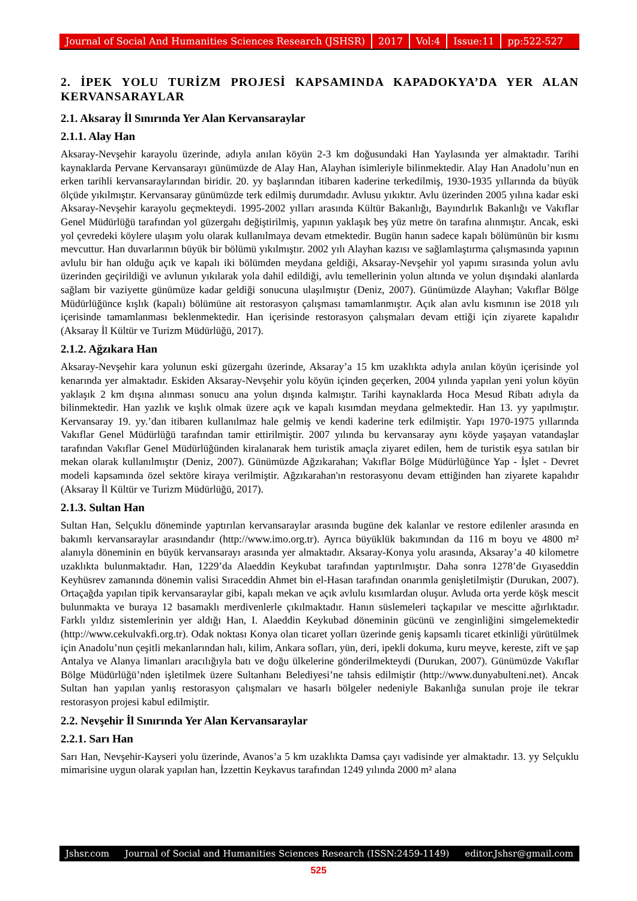Journal of Social And Humanities Sciences Research (JSHSR) 2017 Vol:4 Issue:11 pp:522-527
2. İPEK YOLU TURİZM PROJESİ KAPSAMINDA KAPADOKYA’DA YER ALAN KERVANSARAYLAR
2.1. Aksaray İl Sınırında Yer Alan Kervansaraylar
2.1.1. Alay Han
Aksaray-Nevşehir karayolu üzerinde, adıyla anılan köyün 2-3 km doğusundaki Han Yaylasında yer almaktadır. Tarihi kaynaklarda Pervane Kervansarayı günümüzde de Alay Han, Alayhan isimleriyle bilinmektedir. Alay Han Anadolu’nun en erken tarihli kervansaraylarından biridir. 20. yy başlarından itibaren kaderine terkedilmiş, 1930-1935 yıllarında da büyük ölçüde yıkılmıştır. Kervansaray günümüzde terk edilmiş durumdadır. Avlusu yıkıktır. Avlu üzerinden 2005 yılına kadar eski Aksaray-Nevşehir karayolu geçmekteydi. 1995-2002 yılları arasında Kültür Bakanlığı, Bayındırlık Bakanlığı ve Vakıflar Genel Müdürlüğü tarafından yol güzergahı değiştirilmiş, yapının yaklaşık beş yüz metre ön tarafına alınmıştır. Ancak, eski yol çevredeki köylere ulaşım yolu olarak kullanılmaya devam etmektedir. Bugün hanın sadece kapalı bölümünün bir kısmı mevcuttur. Han duvarlarının büyük bir bölümü yıkılmıştır. 2002 yılı Alayhan kazısı ve sağlamlaştırma çalışmasında yapının avlulu bir han olduğu açık ve kapalı iki bölümden meydana geldiği, Aksaray-Nevşehir yol yapımı sırasında yolun avlu üzerinden geçirildiği ve avlunun yıkılarak yola dahil edildiği, avlu temellerinin yolun altında ve yolun dışındaki alanlarda sağlam bir vaziyette günümüze kadar geldiği sonucuna ulaşılmıştır (Deniz, 2007). Günümüzde Alayhan; Vakıflar Bölge Müdürlüğünce kışlık (kapalı) bölümüne ait restorasyon çalışması tamamlanmıştır. Açık alan avlu kısmının ise 2018 yılı içerisinde tamamlanması beklenmektedir. Han içerisinde restorasyon çalışmaları devam ettiği için ziyarete kapalıdır (Aksaray İl Kültür ve Turizm Müdürlüğü, 2017).
2.1.2. Ağzıkara Han
Aksaray-Nevşehir kara yolunun eski güzergahı üzerinde, Aksaray’a 15 km uzaklıkta adıyla anılan köyün içerisinde yol kenarında yer almaktadır. Eskiden Aksaray-Nevşehir yolu köyün içinden geçerken, 2004 yılında yapılan yeni yolun köyün yaklaşık 2 km dışına alınması sonucu ana yolun dışında kalmıştır. Tarihi kaynaklarda Hoca Mesud Ribatı adıyla da bilinmektedir. Han yazlık ve kışlık olmak üzere açık ve kapalı kısımdan meydana gelmektedir. Han 13. yy yapılmıştır. Kervansaray 19. yy.’dan itibaren kullanılmaz hale gelmiş ve kendi kaderine terk edilmiştir. Yapı 1970-1975 yıllarında Vakıflar Genel Müdürlüğü tarafından tamir ettirilmiştir. 2007 yılında bu kervansaray aynı köyde yaşayan vatandaşlar tarafından Vakıflar Genel Müdürlüğünden kiralanarak hem turistik amaçla ziyaret edilen, hem de turistik eşya satılan bir mekan olarak kullanılmıştır (Deniz, 2007). Günümüzde Ağzıkarahan; Vakıflar Bölge Müdürlüğünce Yap - İşlet - Devret modeli kapsamında özel sektöre kiraya verilmiştir. Ağzıkarahan'ın restorasyonu devam ettiğinden han ziyarete kapalıdır (Aksaray İl Kültür ve Turizm Müdürlüğü, 2017).
2.1.3. Sultan Han
Sultan Han, Selçuklu döneminde yaptırılan kervansaraylar arasında bugüne dek kalanlar ve restore edilenler arasında en bakımlı kervansaraylar arasındandır (http://www.imo.org.tr). Ayrıca büyüklük bakımından da 116 m boyu ve 4800 m² alanıyla döneminin en büyük kervansarayı arasında yer almaktadır. Aksaray-Konya yolu arasında, Aksaray’a 40 kilometre uzaklıkta bulunmaktadır. Han, 1229’da Alaeddin Keykubat tarafından yaptırılmıştır. Daha sonra 1278’de Gıyaseddin Keyhüsrev zamanında dönemin valisi Sıraceddin Ahmet bin el-Hasan tarafından onarımla genişletilmiştir (Durukan, 2007). Ortaçağda yapılan tipik kervansaraylar gibi, kapalı mekan ve açık avlulu kısımlardan oluşur. Avluda orta yerde köşk mescit bulunmakta ve buraya 12 basamaklı merdivenlerle çıkılmaktadır. Hanın süslemeleri taçkapılar ve mescitte ağırlıktadır. Farklı yıldız sistemlerinin yer aldığı Han, I. Alaeddin Keykubad döneminin gücünü ve zenginliğini simgelemektedir (http://www.cekulvakfi.org.tr). Odak noktası Konya olan ticaret yolları üzerinde geniş kapsamlı ticaret etkinliği yürütülmek için Anadolu’nun çeşitli mekanlarından halı, kilim, Ankara sofları, yün, deri, ipekli dokuma, kuru meyve, kereste, zift ve şap Antalya ve Alanya limanları aracılığıyla batı ve doğu ülkelerine gönderilmekteydi (Durukan, 2007). Günümüzde Vakıflar Bölge Müdürlüğü’nden işletilmek üzere Sultanhanı Belediyesi’ne tahsis edilmiştir (http://www.dunyabulteni.net). Ancak Sultan han yapılan yanlış restorasyon çalışmaları ve hasarlı bölgeler nedeniyle Bakanlığa sunulan proje ile tekrar restorasyon projesi kabul edilmiştir.
2.2. Nevşehir İl Sınırında Yer Alan Kervansaraylar
2.2.1. Sarı Han
Sarı Han, Nevşehir-Kayseri yolu üzerinde, Avanos’a 5 km uzaklıkta Damsa çayı vadisinde yer almaktadır. 13. yy Selçuklu mimarisine uygun olarak yapılan han, İzzettin Keykavus tarafından 1249 yılında 2000 m² alana
Jshsr.com Journal of Social and Humanities Sciences Research (ISSN:2459-1149) editor.Jshsr@gmail.com
525